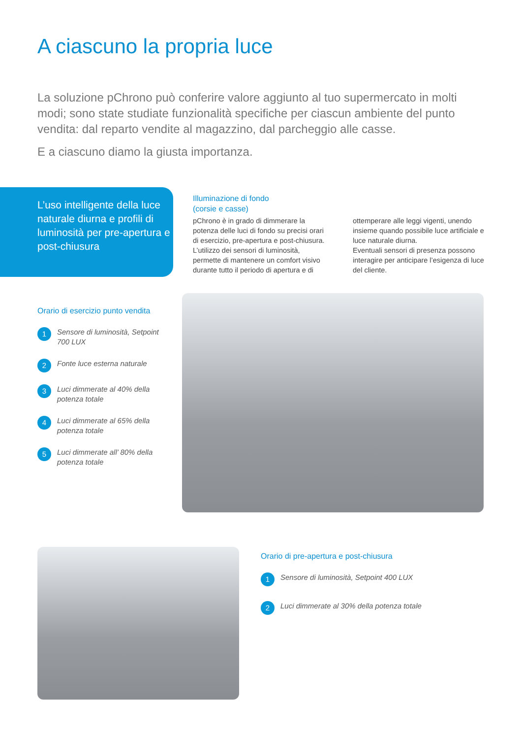A ciascuno la propria luce
La soluzione pChrono può conferire valore aggiunto al tuo supermercato in molti modi; sono state studiate funzionalità specifiche per ciascun ambiente del punto vendita: dal reparto vendite al magazzino, dal parcheggio alle casse.
E a ciascuno diamo la giusta importanza.
L’uso intelligente della luce naturale diurna e profili di luminosità per pre-apertura e post-chiusura
Illuminazione di fondo
(corsie e casse)
pChrono è in grado di dimmerare la potenza delle luci di fondo su precisi orari di esercizio, pre-apertura e post-chiusura. L’utilizzo dei sensori di luminosità, permette di mantenere un comfort visivo durante tutto il periodo di apertura e di
ottemperare alle leggi vigenti, unendo insieme quando possibile luce artificiale e luce naturale diurna.
Eventuali sensori di presenza possono interagire per anticipare l’esigenza di luce del cliente.
Orario di esercizio punto vendita
1 Sensore di luminosità, Setpoint 700 LUX
2 Fonte luce esterna naturale
3 Luci dimmerate al 40% della potenza totale
4 Luci dimmerate al 65% della potenza totale
5 Luci dimmerate all’ 80% della potenza totale
Orario di pre-apertura e post-chiusura
1 Sensore di luminosità, Setpoint 400 LUX
2 Luci dimmerate al 30% della potenza totale